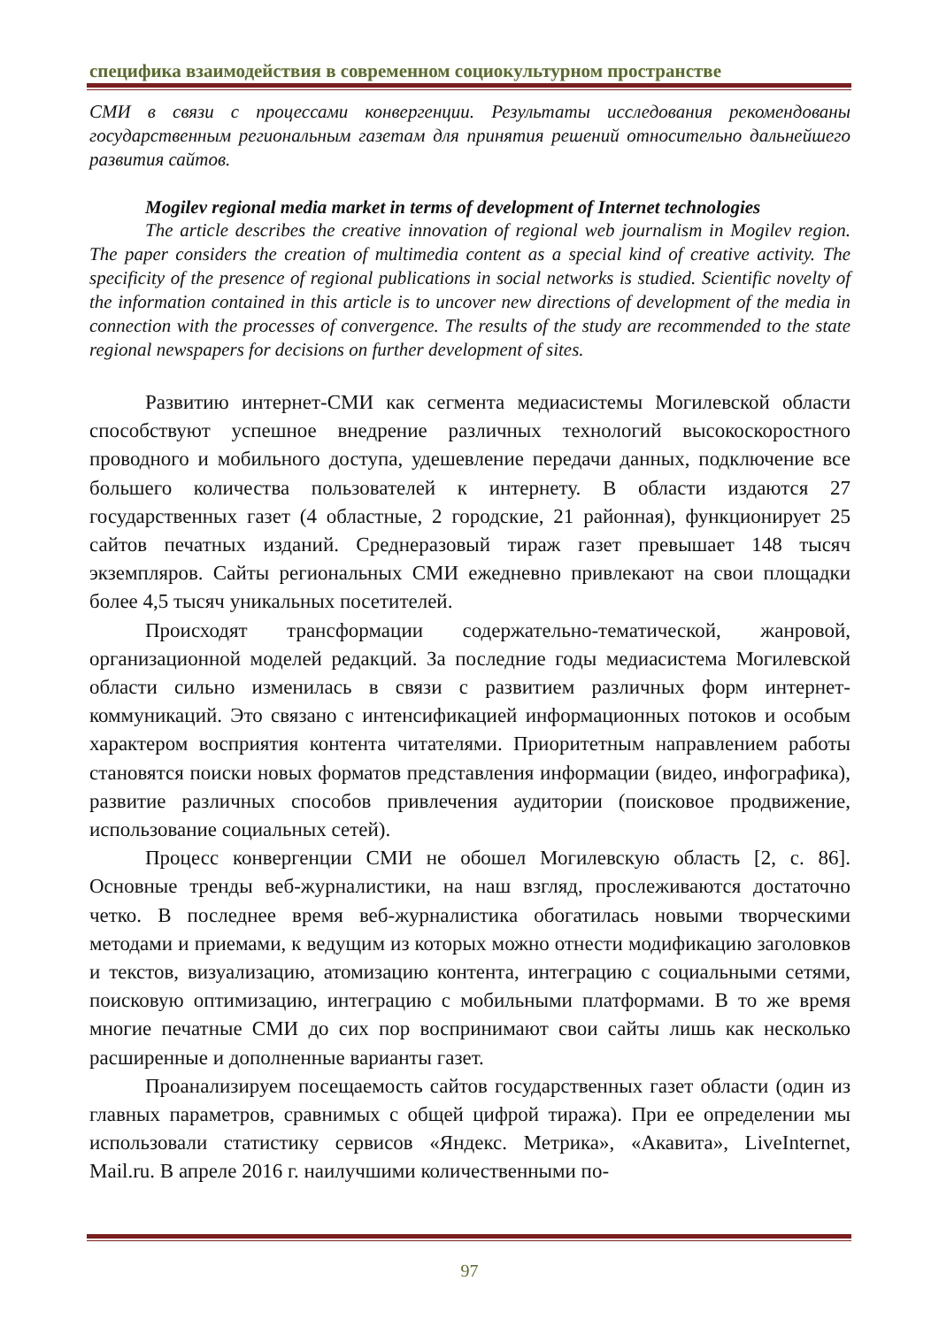специфика взаимодействия в современном социокультурном пространстве
СМИ в связи с процессами конвергенции. Результаты исследования рекомендованы государственным региональным газетам для принятия решений относительно дальнейшего развития сайтов.
Mogilev regional media market in terms of development of Internet technologies
The article describes the creative innovation of regional web journalism in Mogilev region. The paper considers the creation of multimedia content as a special kind of creative activity. The specificity of the presence of regional publications in social networks is studied. Scientific novelty of the information contained in this article is to uncover new directions of development of the media in connection with the processes of convergence. The results of the study are recommended to the state regional newspapers for decisions on further development of sites.
Развитию интернет-СМИ как сегмента медиасистемы Могилевской области способствуют успешное внедрение различных технологий высокоскоростного проводного и мобильного доступа, удешевление передачи данных, подключение все большего количества пользователей к интернету. В области издаются 27 государственных газет (4 областные, 2 городские, 21 районная), функционирует 25 сайтов печатных изданий. Среднеразовый тираж газет превышает 148 тысяч экземпляров. Сайты региональных СМИ ежедневно привлекают на свои площадки более 4,5 тысяч уникальных посетителей.
Происходят трансформации содержательно-тематической, жанровой, организационной моделей редакций. За последние годы медиасистема Могилевской области сильно изменилась в связи с развитием различных форм интернет-коммуникаций. Это связано с интенсификацией информационных потоков и особым характером восприятия контента читателями. Приоритетным направлением работы становятся поиски новых форматов представления информации (видео, инфографика), развитие различных способов привлечения аудитории (поисковое продвижение, использование социальных сетей).
Процесс конвергенции СМИ не обошел Могилевскую область [2, с. 86]. Основные тренды веб-журналистики, на наш взгляд, прослеживаются достаточно четко. В последнее время веб-журналистика обогатилась новыми творческими методами и приемами, к ведущим из которых можно отнести модификацию заголовков и текстов, визуализацию, атомизацию контента, интеграцию с социальными сетями, поисковую оптимизацию, интеграцию с мобильными платформами. В то же время многие печатные СМИ до сих пор воспринимают свои сайты лишь как несколько расширенные и дополненные варианты газет.
Проанализируем посещаемость сайтов государственных газет области (один из главных параметров, сравнимых с общей цифрой тиража). При ее определении мы использовали статистику сервисов «Яндекс. Метрика», «Акавита», LiveInternet, Mail.ru. В апреле 2016 г. наилучшими количественными по-
97